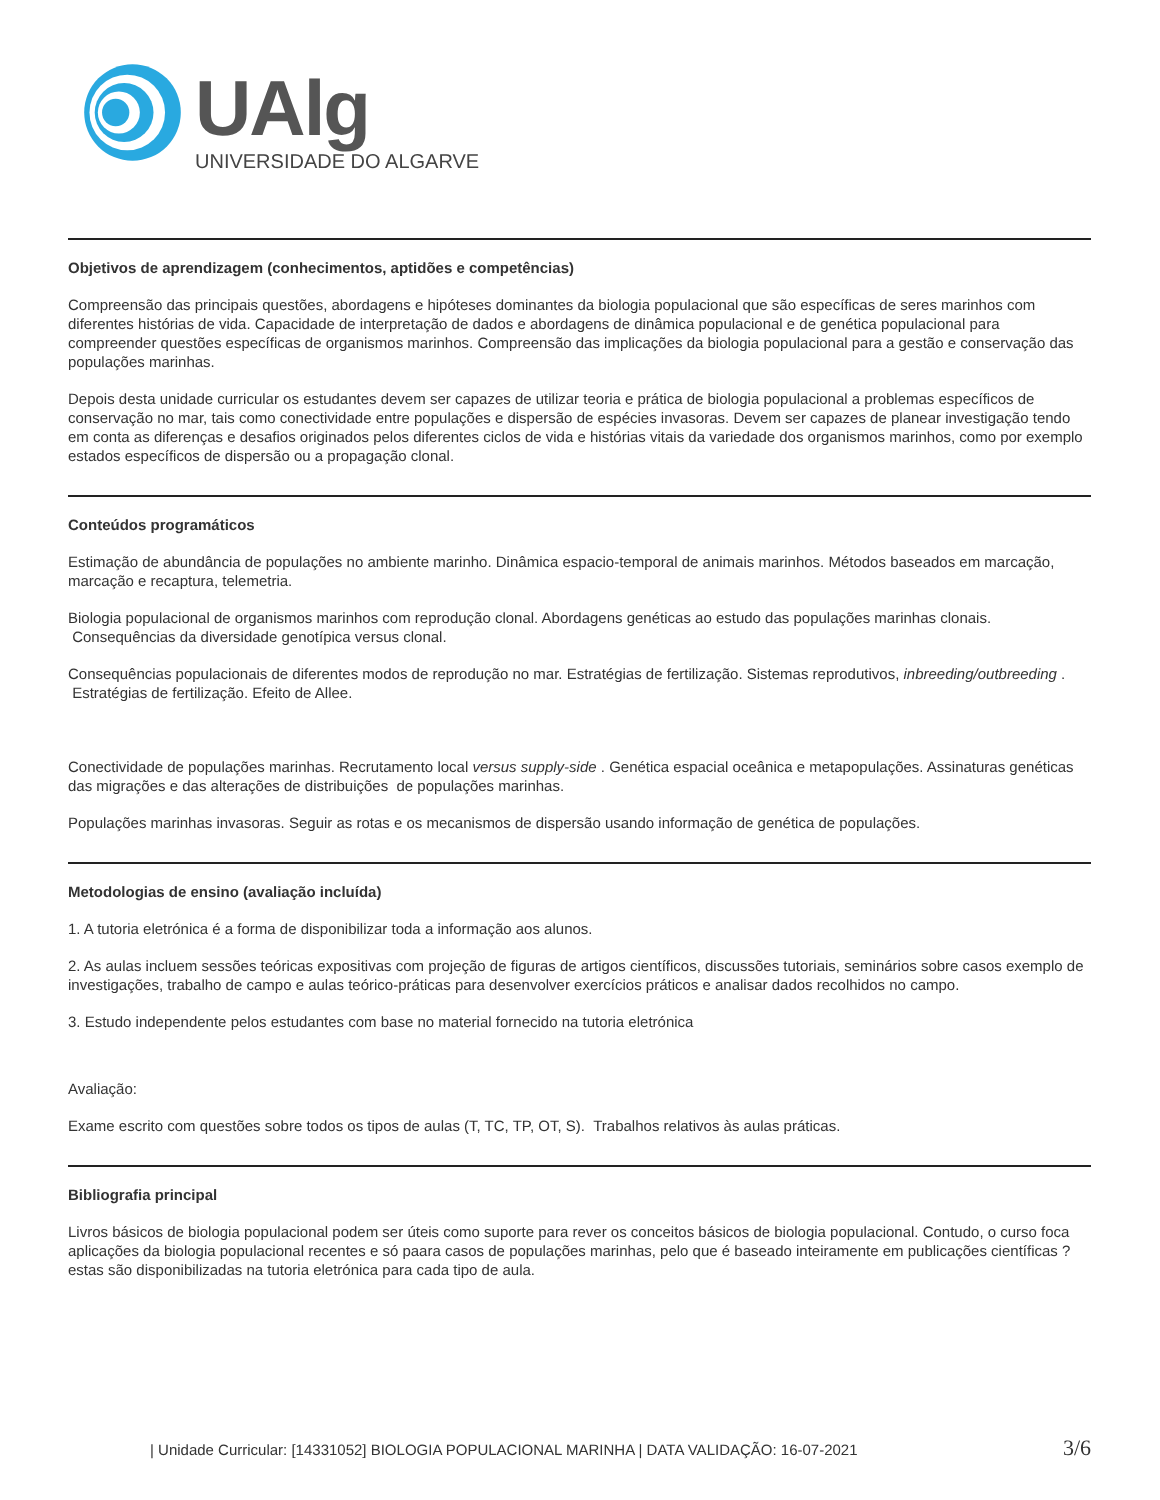UAlg
UNIVERSIDADE DO ALGARVE
Objetivos de aprendizagem (conhecimentos, aptidões e competências)
Compreensão das principais questões, abordagens e hipóteses dominantes da biologia populacional que são específicas de seres marinhos com diferentes histórias de vida. Capacidade de interpretação de dados e abordagens de dinâmica populacional e de genética populacional para compreender questões específicas de organismos marinhos. Compreensão das implicações da biologia populacional para a gestão e conservação das populações marinhas.
Depois desta unidade curricular os estudantes devem ser capazes de utilizar teoria e prática de biologia populacional a problemas específicos de conservação no mar, tais como conectividade entre populações e dispersão de espécies invasoras. Devem ser capazes de planear investigação tendo em conta as diferenças e desafios originados pelos diferentes ciclos de vida e histórias vitais da variedade dos organismos marinhos, como por exemplo estados específicos de dispersão ou a propagação clonal.
Conteúdos programáticos
Estimação de abundância de populações no ambiente marinho. Dinâmica espacio-temporal de animais marinhos. Métodos baseados em marcação, marcação e recaptura, telemetria.
Biologia populacional de organismos marinhos com reprodução clonal. Abordagens genéticas ao estudo das populações marinhas clonais. Consequências da diversidade genotípica versus clonal.
Consequências populacionais de diferentes modos de reprodução no mar. Estratégias de fertilização. Sistemas reprodutivos, inbreeding/outbreeding . Estratégias de fertilização. Efeito de Allee.
Conectividade de populações marinhas. Recrutamento local versus supply-side . Genética espacial oceânica e metapopulações. Assinaturas genéticas das migrações e das alterações de distribuições de populações marinhas.
Populações marinhas invasoras. Seguir as rotas e os mecanismos de dispersão usando informação de genética de populações.
Metodologias de ensino (avaliação incluída)
1. A tutoria eletrónica é a forma de disponibilizar toda a informação aos alunos.
2. As aulas incluem sessões teóricas expositivas com projeção de figuras de artigos científicos, discussões tutoriais, seminários sobre casos exemplo de investigações, trabalho de campo e aulas teórico-práticas para desenvolver exercícios práticos e analisar dados recolhidos no campo.
3. Estudo independente pelos estudantes com base no material fornecido na tutoria eletrónica
Avaliação:
Exame escrito com questões sobre todos os tipos de aulas (T, TC, TP, OT, S). Trabalhos relativos às aulas práticas.
Bibliografia principal
Livros básicos de biologia populacional podem ser úteis como suporte para rever os conceitos básicos de biologia populacional. Contudo, o curso foca aplicações da biologia populacional recentes e só paara casos de populações marinhas, pelo que é baseado inteiramente em publicações científicas ? estas são disponibilizadas na tutoria eletrónica para cada tipo de aula.
| Unidade Curricular: [14331052] BIOLOGIA POPULACIONAL MARINHA | DATA VALIDAÇÃO: 16-07-2021 3/6